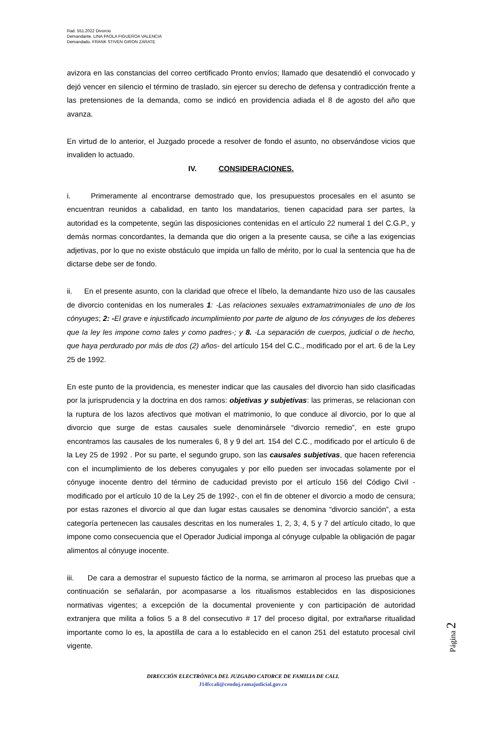Rad. 551.2022 Divorcio
Demandante. LINA PAOLA FIGUEROA VALENCIA
Demandado. FRANK STIVEN GIRON ZARATE
avizora en las constancias del correo certificado Pronto envíos; llamado que desatendió el convocado y dejó vencer en silencio el término de traslado, sin ejercer su derecho de defensa y contradicción frente a las pretensiones de la demanda, como se indicó en providencia adiada el 8 de agosto del año que avanza.
En virtud de lo anterior, el Juzgado procede a resolver de fondo el asunto, no observándose vicios que invaliden lo actuado.
IV. CONSIDERACIONES.
i. Primeramente al encontrarse demostrado que, los presupuestos procesales en el asunto se encuentran reunidos a cabalidad, en tanto los mandatarios, tienen capacidad para ser partes, la autoridad es la competente, según las disposiciones contenidas en el artículo 22 numeral 1 del C.G.P., y demás normas concordantes, la demanda que dio origen a la presente causa, se ciñe a las exigencias adjetivas, por lo que no existe obstáculo que impida un fallo de mérito, por lo cual la sentencia que ha de dictarse debe ser de fondo.
ii. En el presente asunto, con la claridad que ofrece el líbelo, la demandante hizo uso de las causales de divorcio contenidas en los numerales 1: -Las relaciones sexuales extramatrimoniales de uno de los cónyuges; 2: -El grave e injustificado incumplimiento por parte de alguno de los cónyuges de los deberes que la ley les impone como tales y como padres-; y 8. -La separación de cuerpos, judicial o de hecho, que haya perdurado por más de dos (2) años- del artículo 154 del C.C., modificado por el art. 6 de la Ley 25 de 1992.
En este punto de la providencia, es menester indicar que las causales del divorcio han sido clasificadas por la jurisprudencia y la doctrina en dos ramos: objetivas y subjetivas: las primeras, se relacionan con la ruptura de los lazos afectivos que motivan el matrimonio, lo que conduce al divorcio, por lo que al divorcio que surge de estas causales suele denominársele “divorcio remedio”, en este grupo encontramos las causales de los numerales 6, 8 y 9 del art. 154 del C.C., modificado por el artículo 6 de la Ley 25 de 1992 . Por su parte, el segundo grupo, son las causales subjetivas, que hacen referencia con el incumplimiento de los deberes conyugales y por ello pueden ser invocadas solamente por el cónyuge inocente dentro del término de caducidad previsto por el artículo 156 del Código Civil -modificado por el artículo 10 de la Ley 25 de 1992-, con el fin de obtener el divorcio a modo de censura; por estas razones el divorcio al que dan lugar estas causales se denomina “divorcio sanción”, a esta categoría pertenecen las causales descritas en los numerales 1, 2, 3, 4, 5 y 7 del artículo citado, lo que impone como consecuencia que el Operador Judicial imponga al cónyuge culpable la obligación de pagar alimentos al cónyuge inocente.
iii. De cara a demostrar el supuesto fáctico de la norma, se arrimaron al proceso las pruebas que a continuación se señalarán, por acompasarse a los ritualismos establecidos en las disposiciones normativas vigentes; a excepción de la documental proveniente y con participación de autoridad extranjera que milita a folios 5 a 8 del consecutivo # 17 del proceso digital, por extrañarse ritualidad importante como lo es, la apostilla de cara a lo establecido en el canon 251 del estatuto procesal civil vigente.
Página 2
DIRECCIÓN ELECTRÓNICA DEL JUZGADO CATORCE DE FAMILIA DE CALI.
J14fccali@cendoj.ramajudicial.gov.co